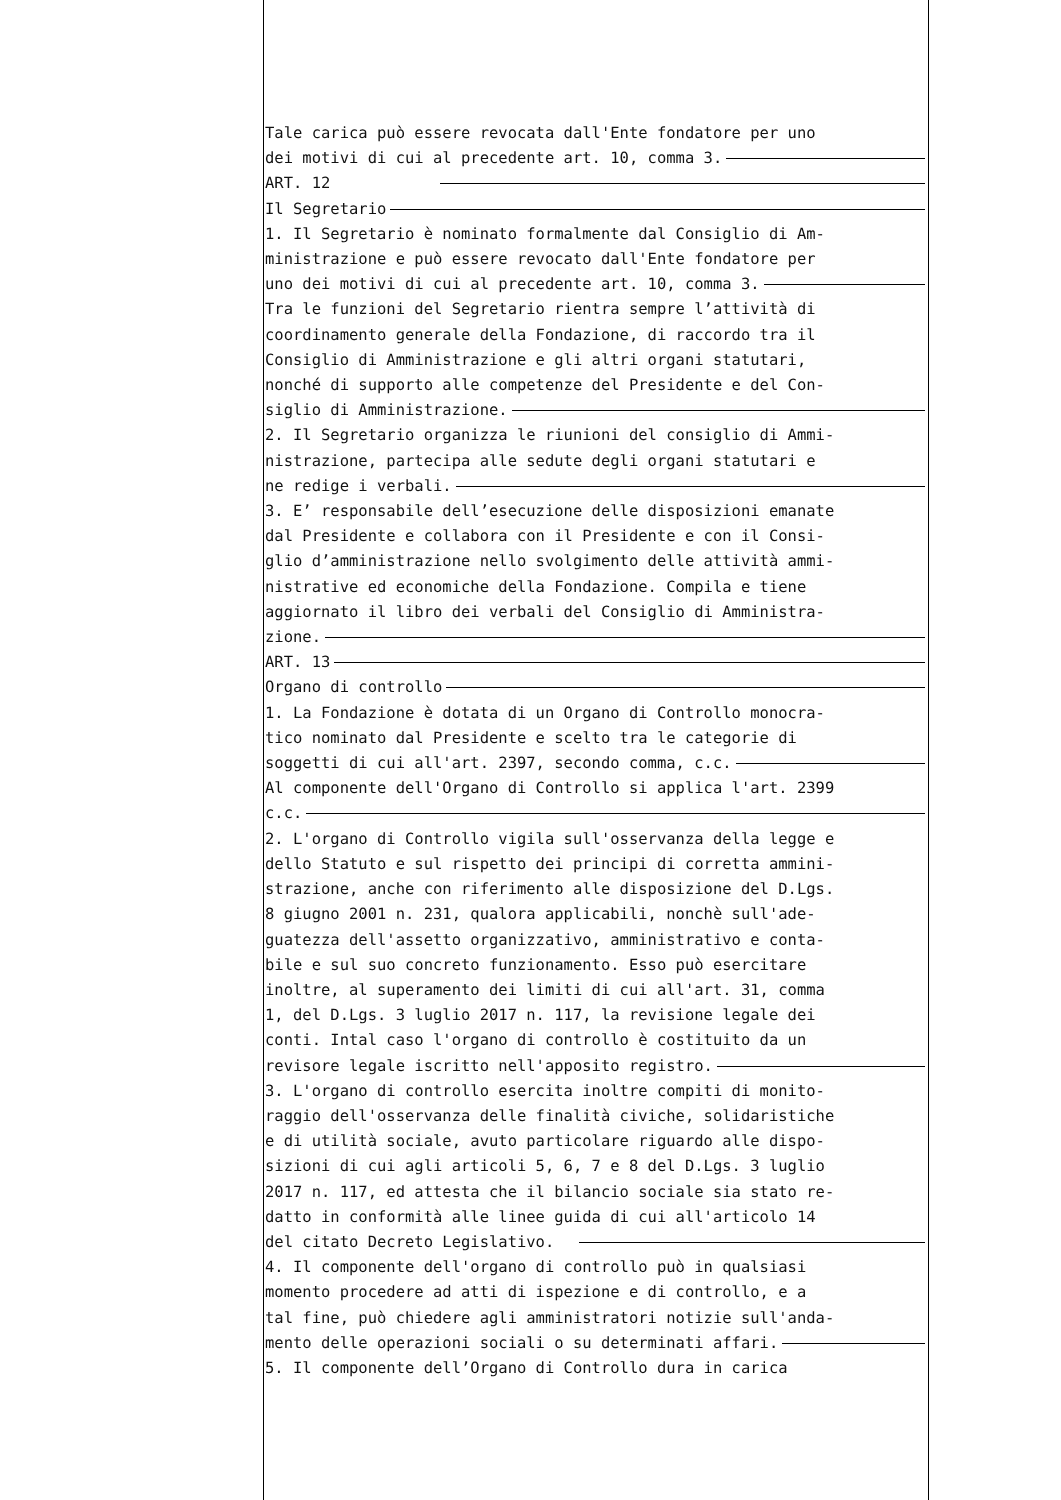Tale carica può essere revocata dall'Ente fondatore per uno
dei motivi di cui al precedente art. 10, comma 3.
ART. 12
Il Segretario
1. Il Segretario è nominato formalmente dal Consiglio di Am-
ministrazione e può essere revocato dall'Ente fondatore per
uno dei motivi di cui al precedente art. 10, comma 3.
Tra le funzioni del Segretario rientra sempre l’attività di
coordinamento generale della Fondazione, di raccordo tra il
Consiglio di Amministrazione e gli altri organi statutari,
nonché di supporto alle competenze del Presidente e del Con-
siglio di Amministrazione.
2. Il Segretario organizza le riunioni del consiglio di Ammi-
nistrazione, partecipa alle sedute degli organi statutari e
ne redige i verbali.
3. E’ responsabile dell’esecuzione delle disposizioni emanate
dal Presidente e collabora con il Presidente e con il Consi-
glio d’amministrazione nello svolgimento delle attività ammi-
nistrative ed economiche della Fondazione. Compila e tiene
aggiornato il libro dei verbali del Consiglio di Amministra-
zione.
ART. 13
Organo di controllo
1. La Fondazione è dotata di un Organo di Controllo monocra-
tico nominato dal Presidente e scelto tra le categorie di
soggetti di cui all'art. 2397, secondo comma, c.c.
Al componente dell'Organo di Controllo si applica l'art. 2399
c.c.
2. L'organo di Controllo vigila sull'osservanza della legge e
dello Statuto e sul rispetto dei principi di corretta ammini-
strazione, anche con riferimento alle disposizione del D.Lgs.
8 giugno 2001 n. 231, qualora applicabili, nonchè sull'ade-
guatezza dell'assetto organizzativo, amministrativo e conta-
bile e sul suo concreto funzionamento. Esso può esercitare
inoltre, al superamento dei limiti di cui all'art. 31, comma
1, del D.Lgs. 3 luglio 2017 n. 117, la revisione legale dei
conti. Intal caso l'organo di controllo è costituito da un
revisore legale iscritto nell'apposito registro.
3. L'organo di controllo esercita inoltre compiti di monito-
raggio dell'osservanza delle finalità civiche, solidaristiche
e di utilità sociale, avuto particolare riguardo alle dispo-
sizioni di cui agli articoli 5, 6, 7 e 8 del D.Lgs. 3 luglio
2017 n. 117, ed attesta che il bilancio sociale sia stato re-
datto in conformità alle linee guida di cui all'articolo 14
del citato Decreto Legislativo.
4. Il componente dell'organo di controllo può in qualsiasi
momento procedere ad atti di ispezione e di controllo, e a
tal fine, può chiedere agli amministratori notizie sull'anda-
mento delle operazioni sociali o su determinati affari.
5. Il componente dell’Organo di Controllo dura in carica